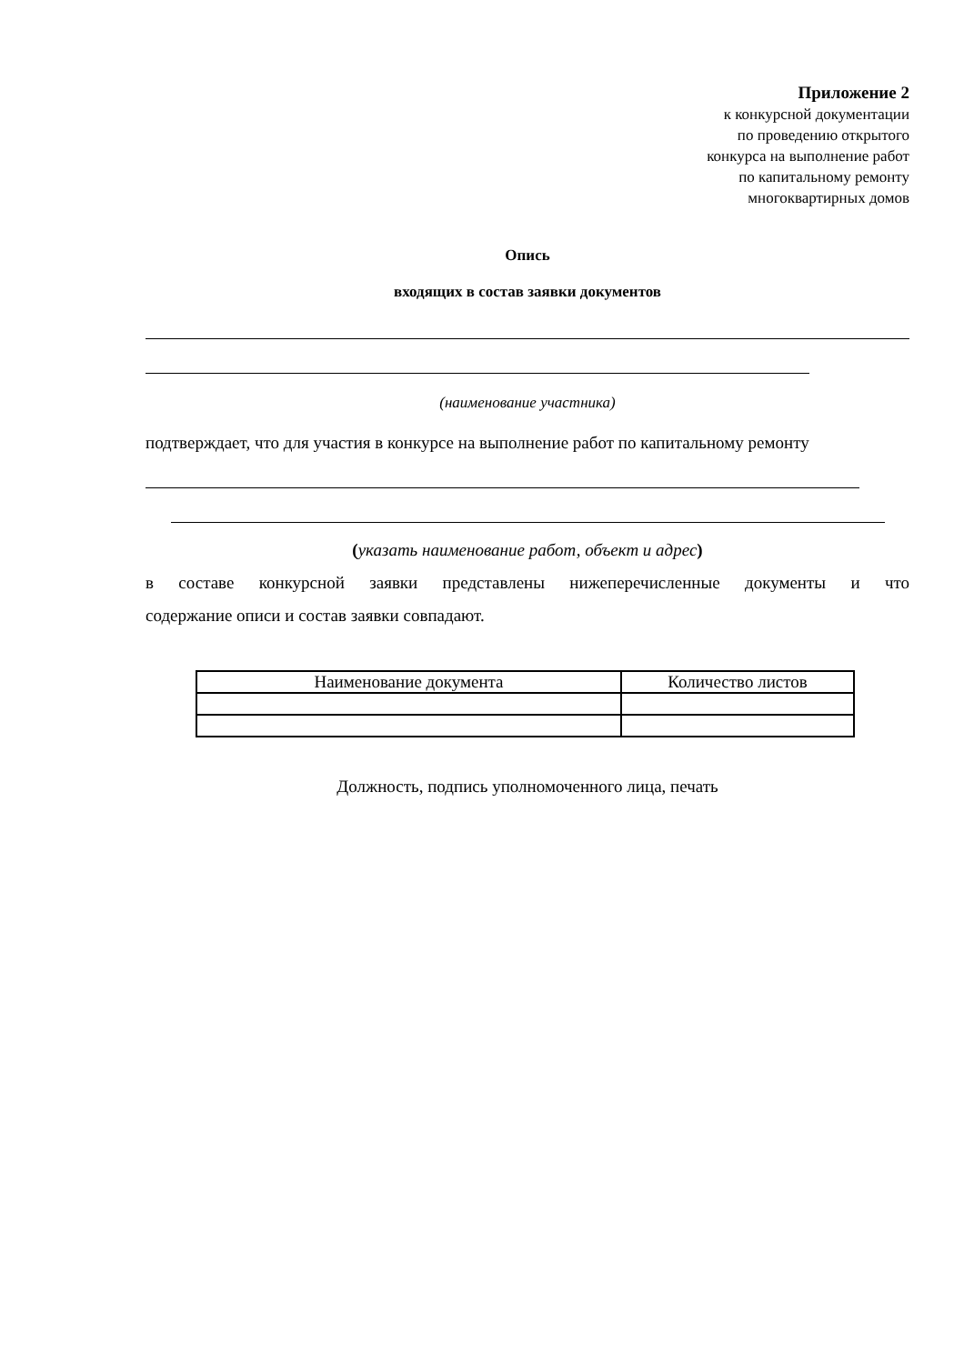Приложение 2
к конкурсной документации
по проведению открытого
конкурса на выполнение работ
по капитальному ремонту
многоквартирных домов
Опись
входящих в состав заявки документов
(наименование участника)
подтверждает, что для участия в конкурсе на выполнение работ по капитальному ремонту
(указать наименование работ, объект и адрес)
в составе конкурсной заявки представлены нижеперечисленные документы и что
содержание описи и состав заявки совпадают.
| Наименование документа | Количество листов |
| --- | --- |
Должность, подпись уполномоченного лица, печать